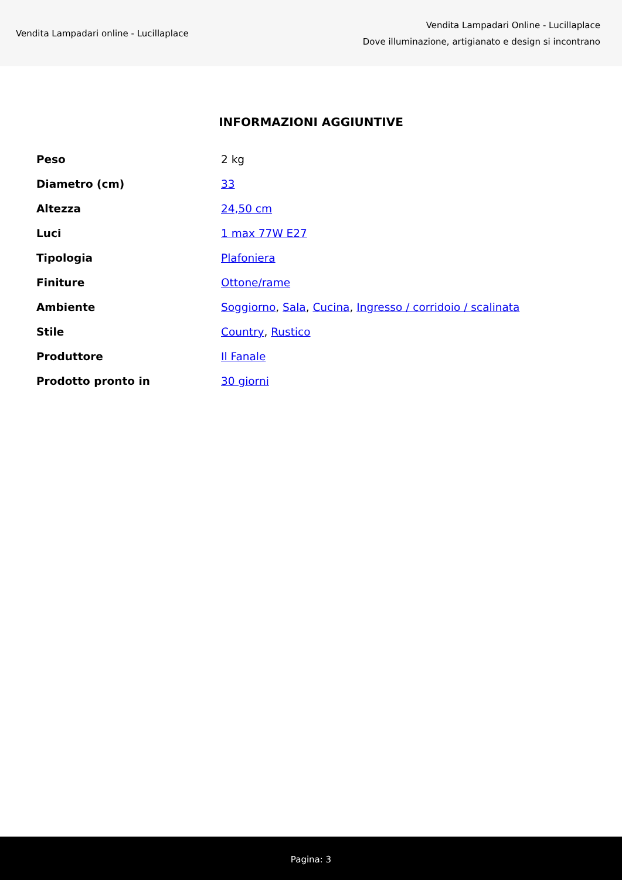Vendita Lampadari online - Lucillaplace
Vendita Lampadari Online - Lucillaplace
Dove illuminazione, artigianato e design si incontrano
INFORMAZIONI AGGIUNTIVE
| Peso | 2 kg |
| Diametro (cm) | 33 |
| Altezza | 24,50 cm |
| Luci | 1 max 77W E27 |
| Tipologia | Plafoniera |
| Finiture | Ottone/rame |
| Ambiente | Soggiorno , Sala , Cucina , Ingresso / corridoio / scalinata |
| Stile | Country , Rustico |
| Produttore | Il Fanale |
| Prodotto pronto in | 30 giorni |
Pagina: 3